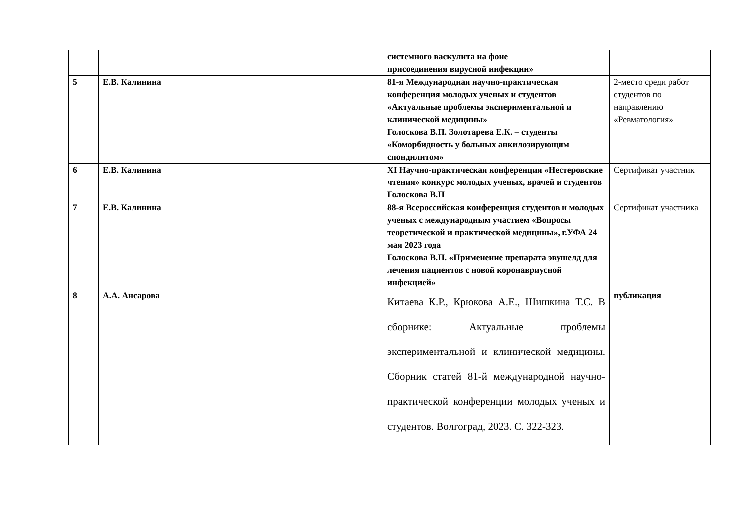| | | системного васкулита на фоне присоединения вирусной инфекции» | |
| 5 | Е.В. Калинина | 81-я Международная научно-практическая конференция молодых ученых и студентов «Актуальные проблемы экспериментальной и клинической медицины» Голоскова В.П. Золотарева Е.К. – студенты «Коморбидность у больных анкилозирующим спондилитом» | 2-место среди работ студентов по направлению «Ревматология» |
| 6 | Е.В. Калинина | XI Научно-практическая конференция «Нестеровские чтения» конкурс молодых ученых, врачей и студентов Голоскова В.П | Сертификат участник |
| 7 | Е.В. Калинина | 88-я Всероссийская конференция студентов и молодых ученых с международным участием «Вопросы теоретической и практической медицины», г.УФА 24 мая 2023 года Голоскова В.П. «Применение препарата эвушелд для лечения пациентов с новой коронавриусной инфекцией» | Сертификат участника |
| 8 | А.А. Ансарова | Китаева К.Р., Крюкова А.Е., Шишкина Т.С. В сборнике: Актуальные проблемы экспериментальной и клинической медицины. Сборник статей 81-й международной научно-практической конференции молодых ученых и студентов. Волгоград, 2023. С. 322-323. | публикация |